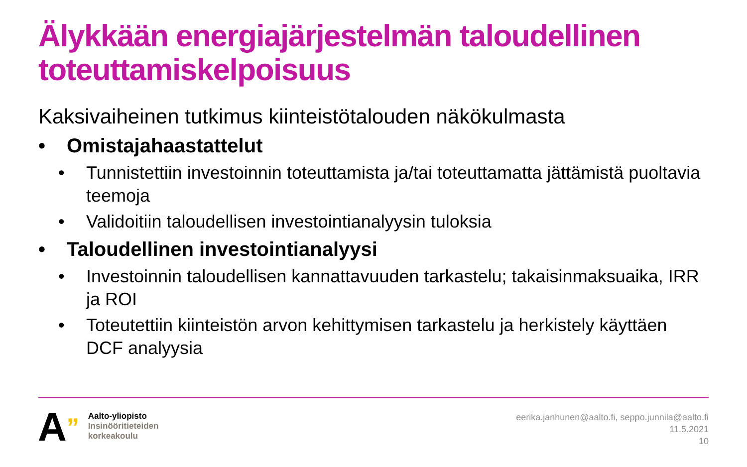Älykkään energiajärjestelmän taloudellinen toteuttamiskelpoisuus
Kaksivaiheinen tutkimus kiinteistötalouden näkökulmasta
• Omistajahaastattelut
• Tunnistettiin investoinnin toteuttamista ja/tai toteuttamatta jättämistä puoltavia teemoja
• Validoitiin taloudellisen investointianalyysin tuloksia
• Taloudellinen investointianalyysi
• Investoinnin taloudellisen kannattavuuden tarkastelu; takaisinmaksuaika, IRR ja ROI
• Toteutettiin kiinteistön arvon kehittymisen tarkastelu ja herkistely käyttäen DCF analyysia
A”
Aalto-yliopisto
Insinööritieteiden
korkeakoulu
eerika.janhunen@aalto.fi, seppo.junnila@aalto.fi
11.5.2021
10